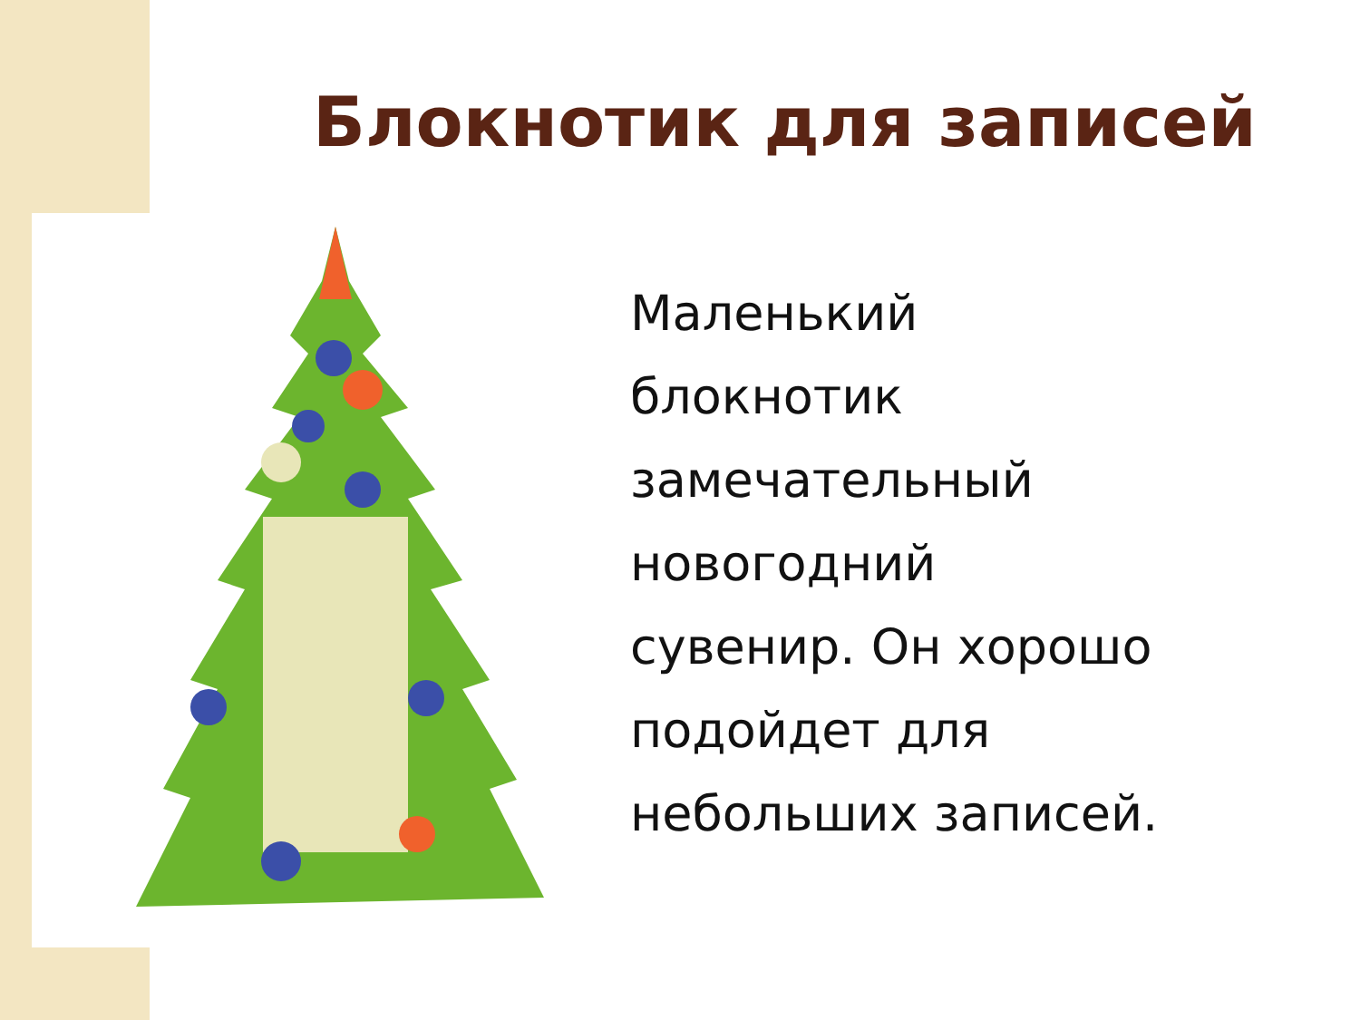Блокнотик для записей
Маленький
блокнотик
замечательный
новогодний
сувенир. Он хорошо
подойдет для
небольших записей.